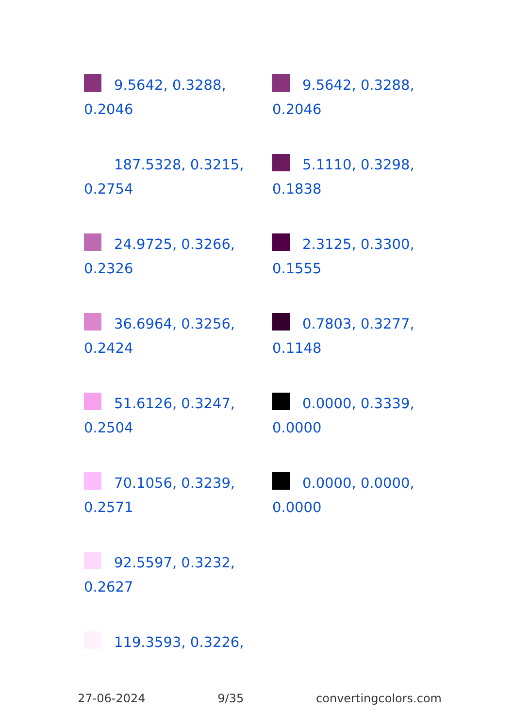9.5642, 0.3288, 0.2046 9.5642, 0.3288, 0.2046
187.5328, 0.3215, 0.2754
5.1110, 0.3298, 0.1838
24.9725, 0.3266, 0.2326
2.3125, 0.3300, 0.1555
36.6964, 0.3256, 0.2424
0.7803, 0.3277, 0.1148
51.6126, 0.3247, 0.2504
0.0000, 0.3339, 0.0000
70.1056, 0.3239, 0.2571
0.0000, 0.0000, 0.0000
92.5597, 0.3232, 0.2627
119.3593, 0.3226,
27-06-2024 9/35 convertingcolors.com